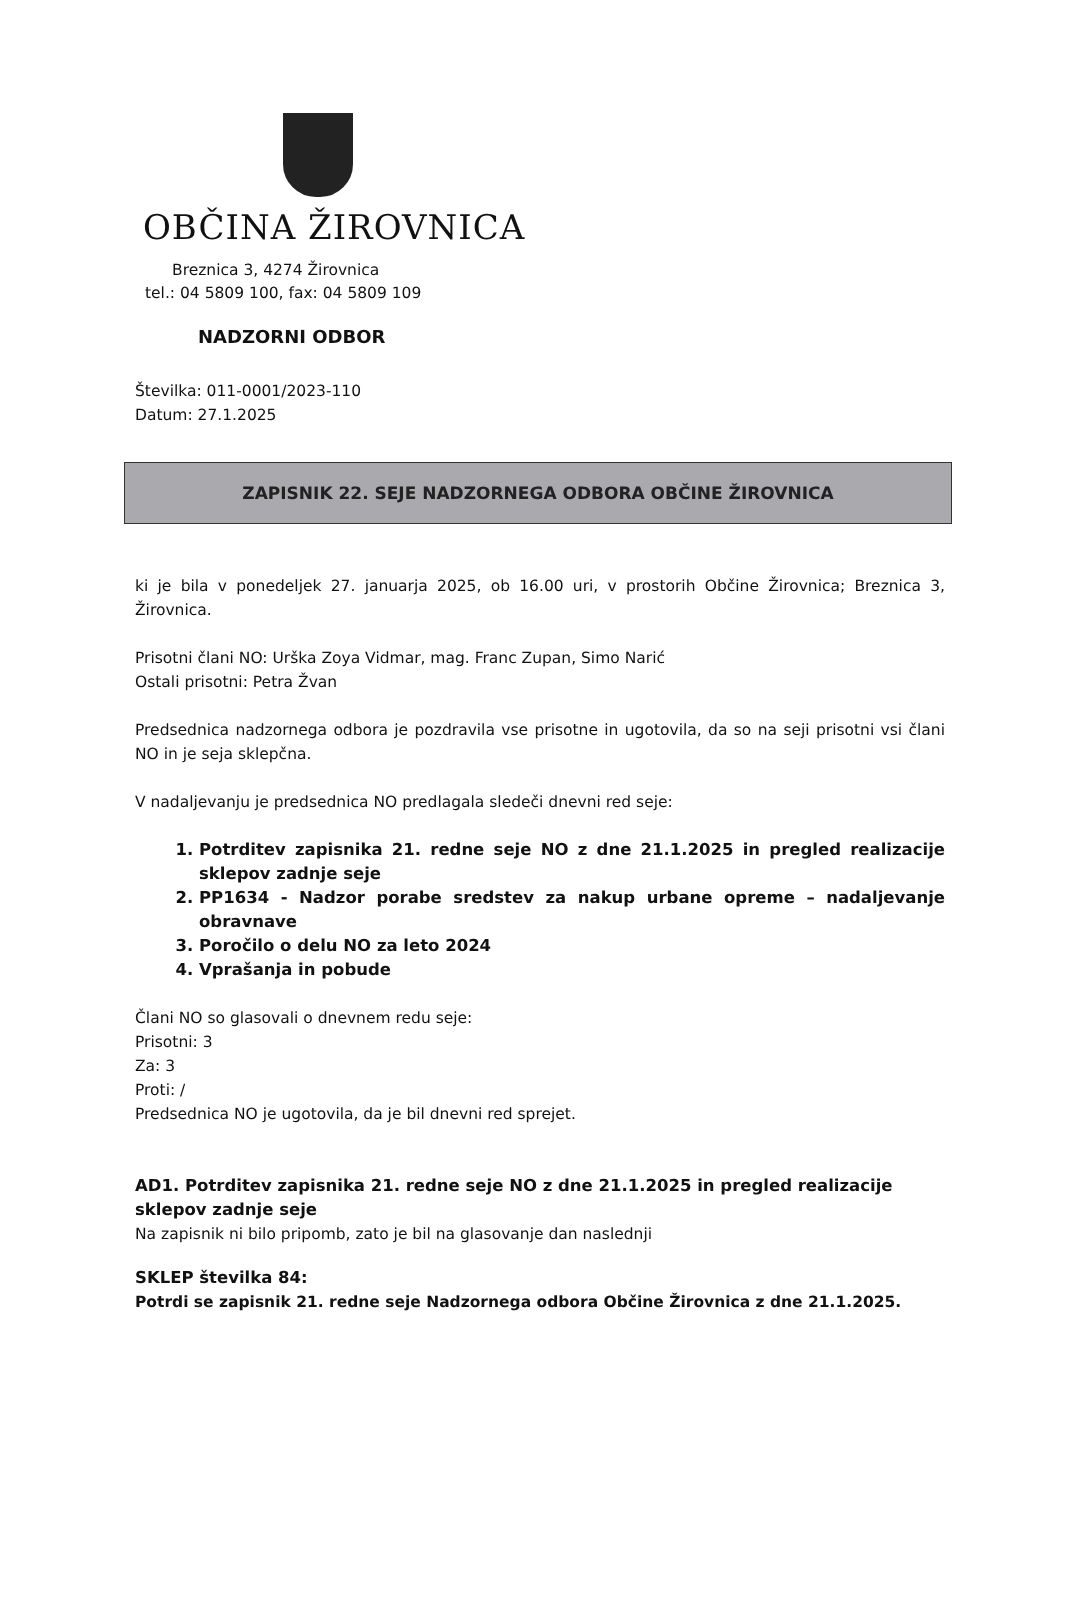OBČINA ŽIROVNICA
Breznica 3, 4274 Žirovnica
tel.: 04 5809 100, fax: 04 5809 109
NADZORNI ODBOR
Številka: 011-0001/2023-110
Datum: 27.1.2025
ZAPISNIK 22. SEJE NADZORNEGA ODBORA OBČINE ŽIROVNICA
ki je bila v ponedeljek 27. januarja 2025, ob 16.00 uri, v prostorih Občine Žirovnica; Breznica 3, Žirovnica.
Prisotni člani NO: Urška Zoya Vidmar, mag. Franc Zupan, Simo Narić
Ostali prisotni: Petra Žvan
Predsednica nadzornega odbora je pozdravila vse prisotne in ugotovila, da so na seji prisotni vsi člani NO in je seja sklepčna.
V nadaljevanju je predsednica NO predlagala sledeči dnevni red seje:
1. Potrditev zapisnika 21. redne seje NO z dne 21.1.2025 in pregled realizacije sklepov zadnje seje
2. PP1634 - Nadzor porabe sredstev za nakup urbane opreme – nadaljevanje obravnave
3. Poročilo o delu NO za leto 2024
4. Vprašanja in pobude
Člani NO so glasovali o dnevnem redu seje:
Prisotni: 3
Za: 3
Proti: /
Predsednica NO je ugotovila, da je bil dnevni red sprejet.
AD1. Potrditev zapisnika 21. redne seje NO z dne 21.1.2025 in pregled realizacije sklepov zadnje seje
Na zapisnik ni bilo pripomb, zato je bil na glasovanje dan naslednji
SKLEP številka 84:
Potrdi se zapisnik 21. redne seje Nadzornega odbora Občine Žirovnica z dne 21.1.2025.